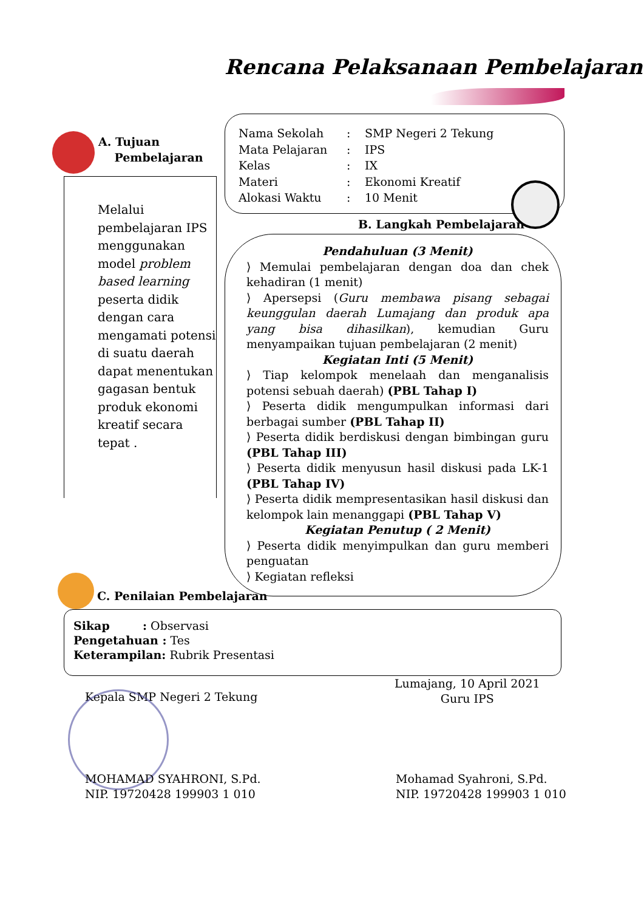Rencana Pelaksanaan Pembelajaran
Nama Sekolah: SMP Negeri 2 Tekung
Mata Pelajaran: IPS
Kelas: IX
Materi: Ekonomi Kreatif
Alokasi Waktu: 10 Menit
A. Tujuan
Pembelajaran
Melalui pembelajaran IPS menggunakan model problem based learning peserta didik dengan cara mengamati potensi di suatu daerah dapat menentukan gagasan bentuk produk ekonomi kreatif secara tepat .
B. Langkah Pembelajaran
Pendahuluan (3 Menit)
⟩ Memulai pembelajaran dengan doa dan chek kehadiran (1 menit)
⟩ Apersepsi (Guru membawa pisang sebagai keunggulan daerah Lumajang dan produk apa yang bisa dihasilkan), kemudian Guru menyampaikan tujuan pembelajaran (2 menit)
Kegiatan Inti (5 Menit)
⟩ Tiap kelompok menelaah dan menganalisis potensi sebuah daerah) (PBL Tahap I)
⟩ Peserta didik mengumpulkan informasi dari berbagai sumber (PBL Tahap II)
⟩ Peserta didik berdiskusi dengan bimbingan guru (PBL Tahap III)
⟩ Peserta didik menyusun hasil diskusi pada LK-1 (PBL Tahap IV)
⟩ Peserta didik mempresentasikan hasil diskusi dan kelompok lain menanggapi (PBL Tahap V)
Kegiatan Penutup ( 2 Menit)
⟩ Peserta didik menyimpulkan dan guru memberi penguatan
⟩ Kegiatan refleksi
C. Penilaian Pembelajaran
Sikap : Observasi
Pengetahuan : Tes
Keterampilan: Rubrik Presentasi
Kepala SMP Negeri 2 Tekung
Lumajang, 10 April 2021
Guru IPS
MOHAMAD SYAHRONI, S.Pd.
NIP. 19720428 199903 1 010
Mohamad Syahroni, S.Pd.
NIP. 19720428 199903 1 010